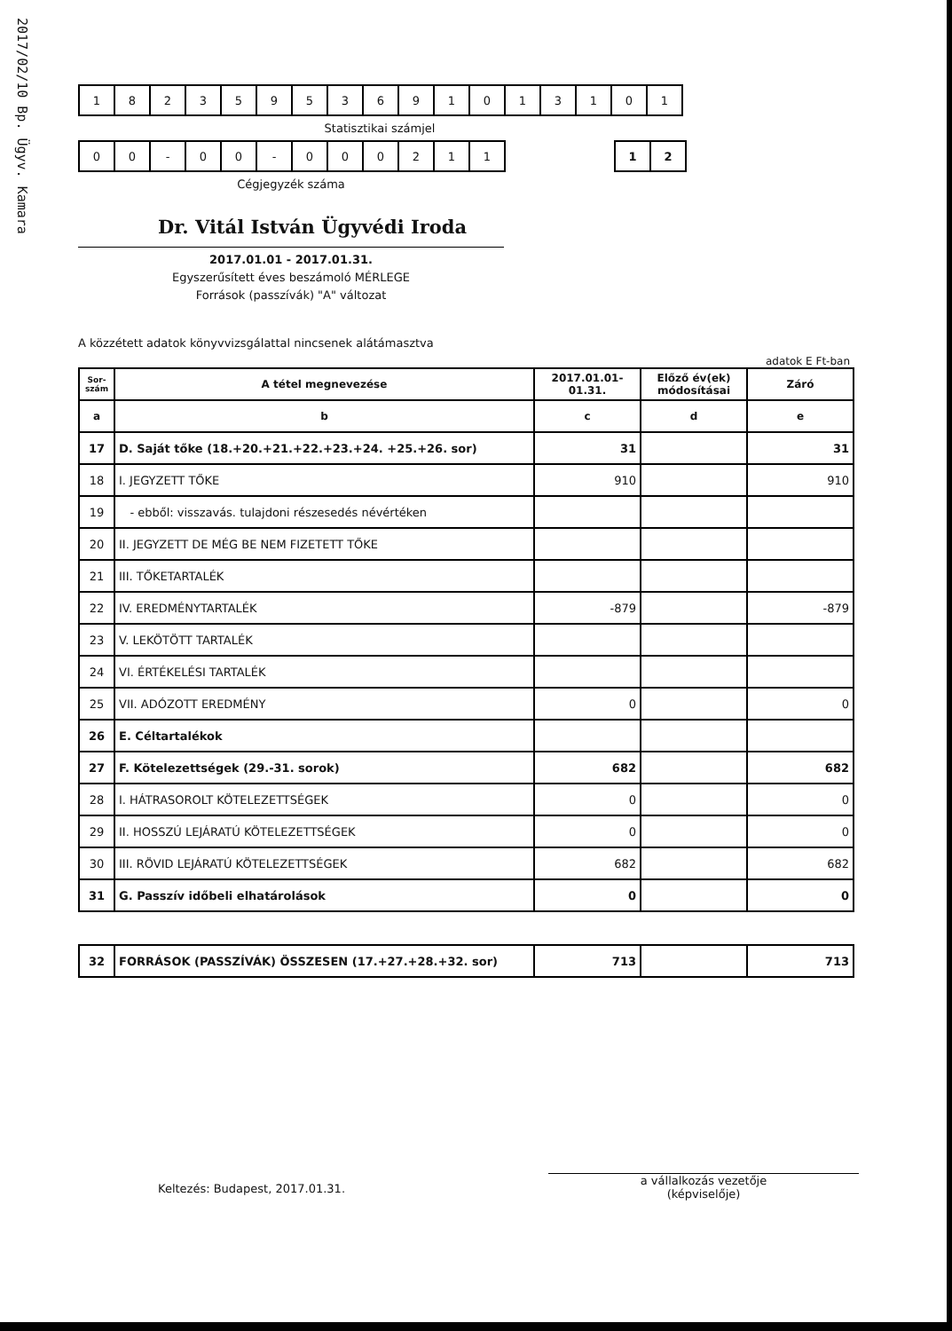2017/02/10 Bp. Ügyv. Kamara
| 1 | 8 | 2 | 3 | 5 | 9 | 5 | 3 | 6 | 9 | 1 | 0 | 1 | 3 | 1 | 0 | 1 |
Statisztikai számjel
| 0 | 0 | - | 0 | 0 | - | 0 | 0 | 0 | 2 | 1 | 1 |
| 1 | 2 |
Cégjegyzék száma
Dr. Vitál István Ügyvédi Iroda
2017.01.01 - 2017.01.31.
Egyszerűsített éves beszámoló MÉRLEGE
Források (passzívák) "A" változat
A közzétett adatok könyvvizsgálattal nincsenek alátámasztva
adatok E Ft-ban
| Sor- szám | A tétel megnevezése | 2017.01.01- 01.31. | Előző év(ek) módosításai | Záró |
| --- | --- | --- | --- | --- |
| a | b | c | d | e |
| 17 | D. Saját tőke (18.+20.+21.+22.+23.+24. +25.+26. sor) | 31 | | 31 |
| 18 | I. JEGYZETT TŐKE | 910 | | 910 |
| 19 | - ebből: visszavás. tulajdoni részesedés névértéken | | | |
| 20 | II. JEGYZETT DE MÉG BE NEM FIZETETT TŐKE | | | |
| 21 | III. TŐKETARTALÉK | | | |
| 22 | IV. EREDMÉNYTARTALÉK | -879 | | -879 |
| 23 | V. LEKÖTÖTT TARTALÉK | | | |
| 24 | VI. ÉRTÉKELÉSI TARTALÉK | | | |
| 25 | VII. ADÓZOTT EREDMÉNY | 0 | | 0 |
| 26 | E. Céltartalékok | | | |
| 27 | F. Kötelezettségek (29.-31. sorok) | 682 | | 682 |
| 28 | I. HÁTRASOROLT KÖTELEZETTSÉGEK | 0 | | 0 |
| 29 | II. HOSSZÚ LEJÁRATÚ KÖTELEZETTSÉGEK | 0 | | 0 |
| 30 | III. RÖVID LEJÁRATÚ KÖTELEZETTSÉGEK | 682 | | 682 |
| 31 | G. Passzív időbeli elhatárolások | 0 | | 0 |
| 32 | FORRÁSOK (PASSZÍVÁK) ÖSSZESEN (17.+27.+28.+32. sor) | 713 | | 713 |
Keltezés: Budapest, 2017.01.31.
a vállalkozás vezetője
(képviselője)